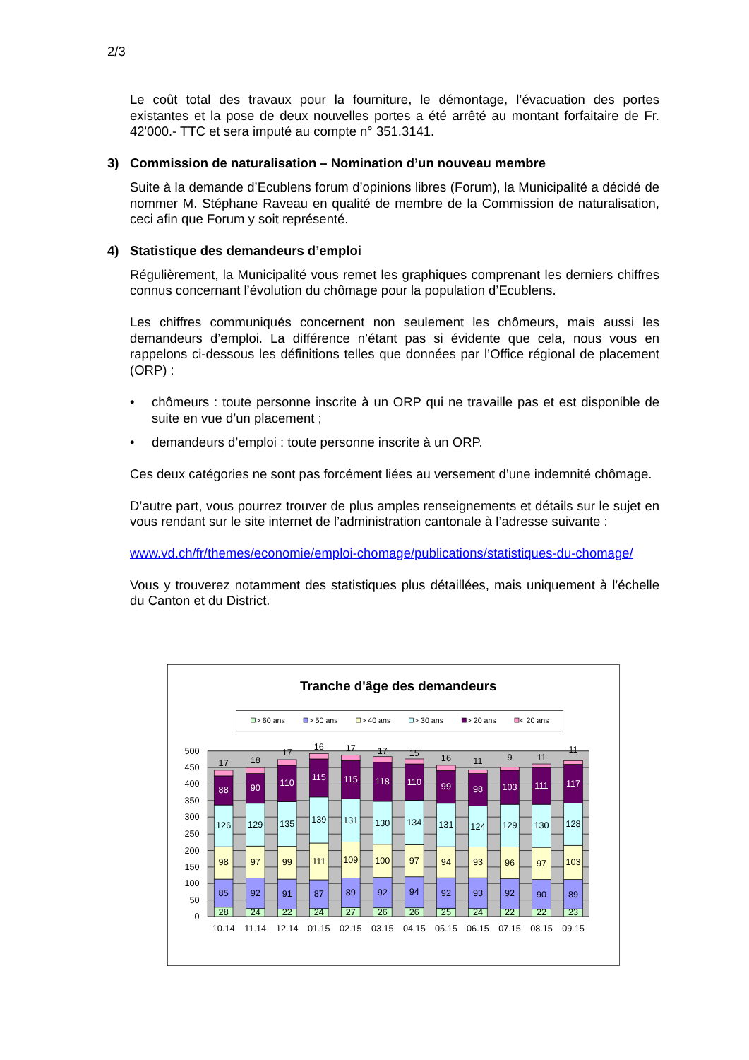2/3
Le coût total des travaux pour la fourniture, le démontage, l’évacuation des portes existantes et la pose de deux nouvelles portes a été arrêté au montant forfaitaire de Fr. 42'000.- TTC et sera imputé au compte n° 351.3141.
3) Commission de naturalisation – Nomination d’un nouveau membre
Suite à la demande d’Ecublens forum d’opinions libres (Forum), la Municipalité a décidé de nommer M. Stéphane Raveau en qualité de membre de la Commission de naturalisation, ceci afin que Forum y soit représenté.
4) Statistique des demandeurs d’emploi
Régulièrement, la Municipalité vous remet les graphiques comprenant les derniers chiffres connus concernant l’évolution du chômage pour la population d’Ecublens.
Les chiffres communiqués concernent non seulement les chômeurs, mais aussi les demandeurs d’emploi. La différence n’étant pas si évidente que cela, nous vous en rappelons ci-dessous les définitions telles que données par l’Office régional de placement (ORP) :
• chômeurs : toute personne inscrite à un ORP qui ne travaille pas et est disponible de suite en vue d’un placement ;
• demandeurs d’emploi : toute personne inscrite à un ORP.
Ces deux catégories ne sont pas forcément liées au versement d’une indemnité chômage.
D’autre part, vous pourrez trouver de plus amples renseignements et détails sur le sujet en vous rendant sur le site internet de l’administration cantonale à l’adresse suivante :
www.vd.ch/fr/themes/economie/emploi-chomage/publications/statistiques-du-chomage/
Vous y trouverez notamment des statistiques plus détaillées, mais uniquement à l’échelle du Canton et du District.
Tranche d'âge des demandeurs
> 60 ans
> 50 ans
> 40 ans
> 30 ans
> 20 ans
< 20 ans
500
450
400
350
300
250
200
150
100
50
0
17
88
126
98
85
28
18
90
129
97
92
24
17
110
135
99
91
22
16
115
139
111
87
24
17
115
131
109
89
27
17
118
130
100
92
26
15
110
134
97
94
26
16
99
131
94
92
25
11
98
124
93
93
24
9
103
129
96
92
22
11
111
130
97
90
22
11
117
128
103
89
23
10.14
11.14
12.14
01.15
02.15
03.15
04.15
05.15
06.15
07.15
08.15
09.15